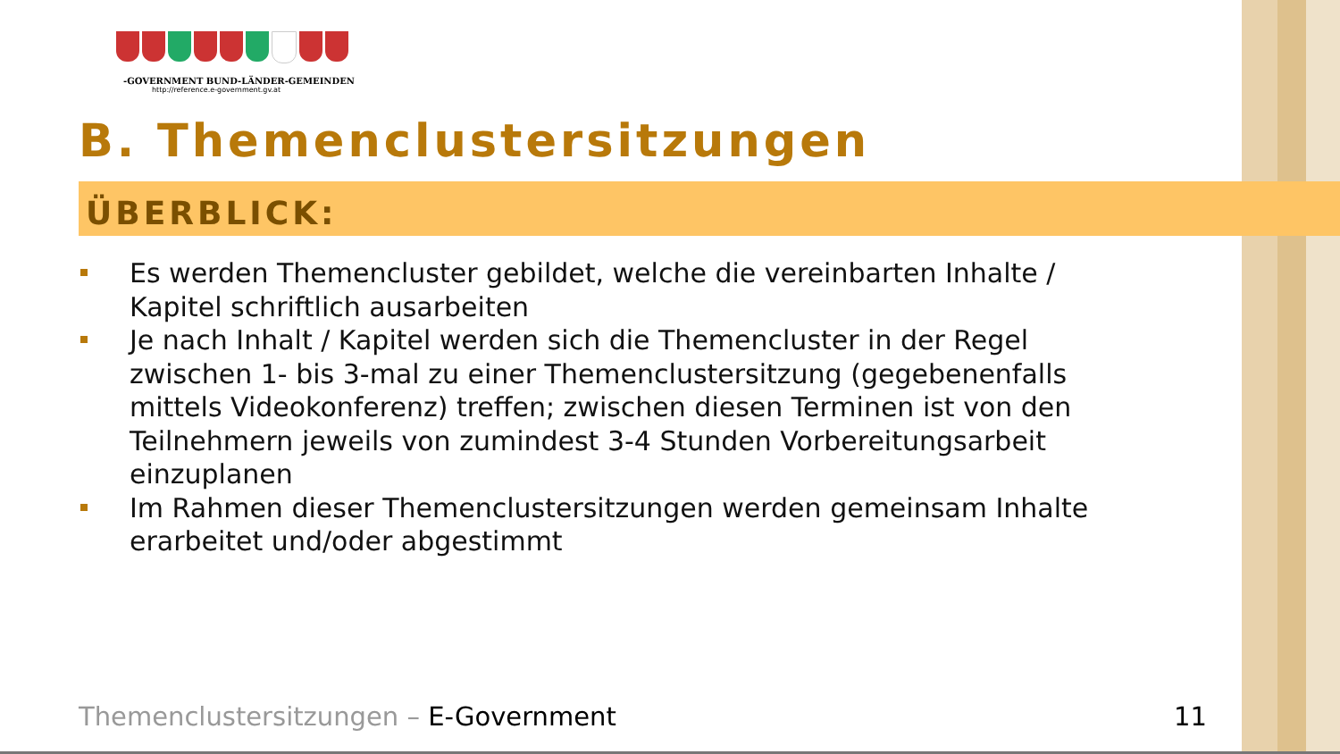-GOVERNMENT BUND-LÄNDER-GEMEINDEN
http://reference.e-government.gv.at
B. Themenclustersitzungen
ÜBERBLICK:
Es werden Themencluster gebildet, welche die vereinbarten Inhalte / Kapitel schriftlich ausarbeiten
Je nach Inhalt / Kapitel werden sich die Themencluster in der Regel zwischen 1- bis 3-mal zu einer Themenclustersitzung (gegebenenfalls mittels Videokonferenz) treffen; zwischen diesen Terminen ist von den Teilnehmern jeweils von zumindest 3-4 Stunden Vorbereitungsarbeit einzuplanen
Im Rahmen dieser Themenclustersitzungen werden gemeinsam Inhalte erarbeitet und/oder abgestimmt
Themenclustersitzungen – E-Government
11